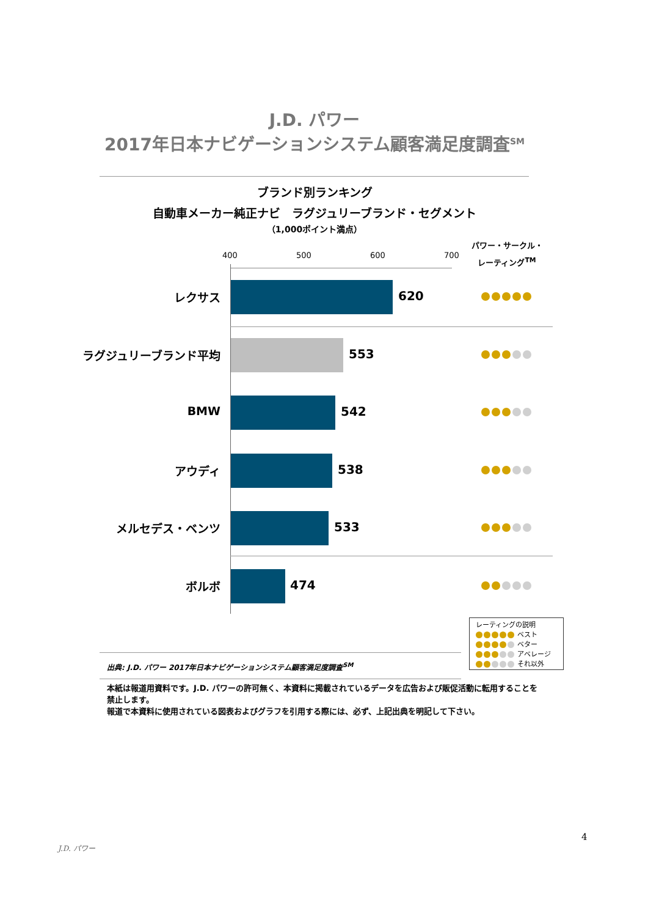J.D. パワー
2017年日本ナビゲーションシステム顧客満足度調査<sup>SM</sup>
ブランド別ランキング
自動車メーカー純正ナビ　ラグジュリーブランド・セグメント
（1,000ポイント満点）
パワー・サークル・
レーティング<sup>TM</sup>
400 500 600 700
レクサス 620
ラグジュリーブランド平均 553
BMW 542
アウディ 538
メルセデス・ベンツ 533
ボルボ 474
レーティングの説明
ベスト
ベター
アベレージ
それ以外
出典: J.D. パワー 2017年日本ナビゲーションシステム顧客満足度調査<sup>SM</sup>
本紙は報道用資料です。J.D. パワーの許可無く、本資料に掲載されているデータを広告および販促活動に転用することを禁止します。
報道で本資料に使用されている図表およびグラフを引用する際には、必ず、上記出典を明記して下さい。
4
J.D. パワー